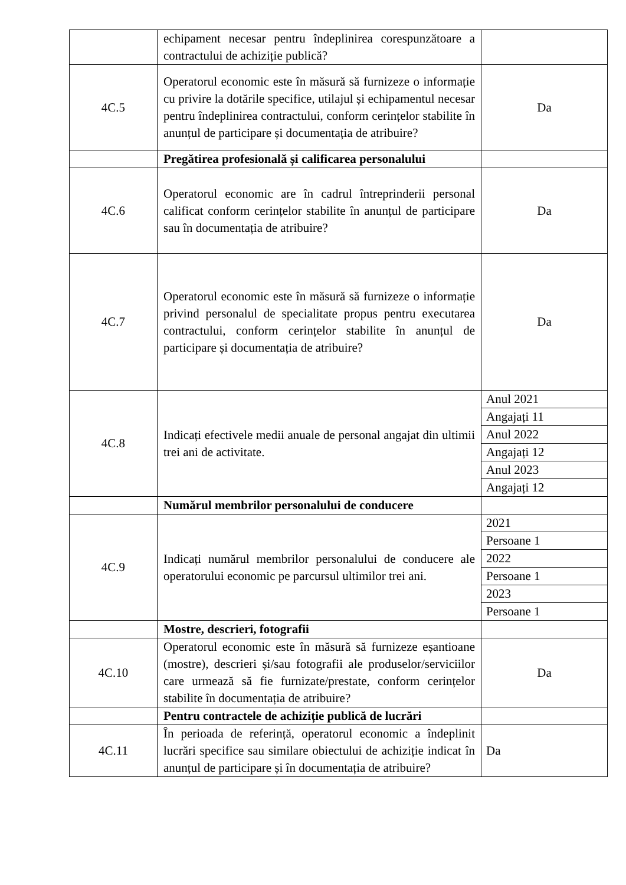| | echipament necesar pentru îndeplinirea corespunzătoare a contractului de achiziție publică? | |
| 4C.5 | Operatorul economic este în măsură să furnizeze o informație cu privire la dotările specifice, utilajul și echipamentul necesar pentru îndeplinirea contractului, conform cerințelor stabilite în anunțul de participare și documentația de atribuire? | Da |
| | Pregătirea profesională și calificarea personalului | |
| 4C.6 | Operatorul economic are în cadrul întreprinderii personal calificat conform cerințelor stabilite în anunțul de participare sau în documentația de atribuire? | Da |
| 4C.7 | Operatorul economic este în măsură să furnizeze o informație privind personalul de specialitate propus pentru executarea contractului, conform cerințelor stabilite în anunțul de participare și documentația de atribuire? | Da |
| 4C.8 | Indicați efectivele medii anuale de personal angajat din ultimii trei ani de activitate. | Anul 2021 |
| | | Angajați 11 |
| | | Anul 2022 |
| | | Angajați 12 |
| | | Anul 2023 |
| | | Angajați 12 |
| | Numărul membrilor personalului de conducere | |
| 4C.9 | Indicați numărul membrilor personalului de conducere ale operatorului economic pe parcursul ultimilor trei ani. | 2021 |
| | | Persoane 1 |
| | | 2022 |
| | | Persoane 1 |
| | | 2023 |
| | | Persoane 1 |
| | Mostre, descrieri, fotografii | |
| 4C.10 | Operatorul economic este în măsură să furnizeze eșantioane (mostre), descrieri și/sau fotografii ale produselor/serviciilor care urmează să fie furnizate/prestate, conform cerințelor stabilite în documentația de atribuire? | Da |
| | Pentru contractele de achiziție publică de lucrări | |
| 4C.11 | În perioada de referință, operatorul economic a îndeplinit lucrări specifice sau similare obiectului de achiziție indicat în anunțul de participare și în documentația de atribuire? | Da |